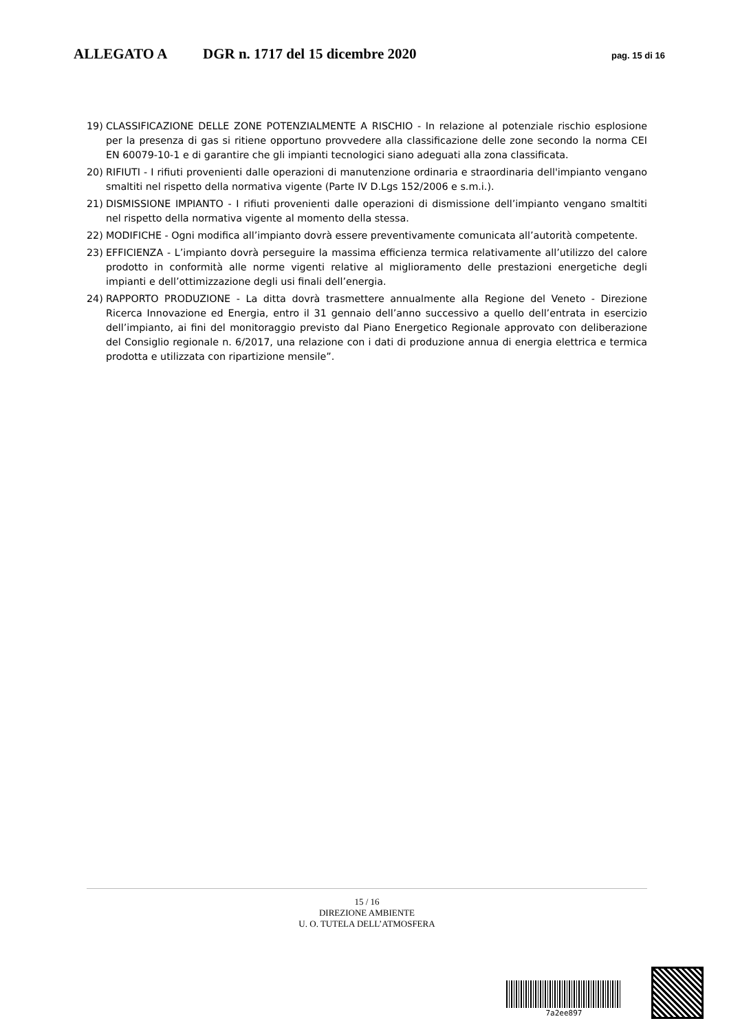ALLEGATO A DGR n. 1717 del 15 dicembre 2020 pag. 15 di 16
19) CLASSIFICAZIONE DELLE ZONE POTENZIALMENTE A RISCHIO - In relazione al potenziale rischio esplosione per la presenza di gas si ritiene opportuno provvedere alla classificazione delle zone secondo la norma CEI EN 60079-10-1 e di garantire che gli impianti tecnologici siano adeguati alla zona classificata.
20) RIFIUTI - I rifiuti provenienti dalle operazioni di manutenzione ordinaria e straordinaria dell'impianto vengano smaltiti nel rispetto della normativa vigente (Parte IV D.Lgs 152/2006 e s.m.i.).
21) DISMISSIONE IMPIANTO - I rifiuti provenienti dalle operazioni di dismissione dell’impianto vengano smaltiti nel rispetto della normativa vigente al momento della stessa.
22) MODIFICHE - Ogni modifica all’impianto dovrà essere preventivamente comunicata all’autorità competente.
23) EFFICIENZA - L’impianto dovrà perseguire la massima efficienza termica relativamente all’utilizzo del calore prodotto in conformità alle norme vigenti relative al miglioramento delle prestazioni energetiche degli impianti e dell’ottimizzazione degli usi finali dell’energia.
24) RAPPORTO PRODUZIONE - La ditta dovrà trasmettere annualmente alla Regione del Veneto - Direzione Ricerca Innovazione ed Energia, entro il 31 gennaio dell’anno successivo a quello dell’entrata in esercizio dell’impianto, ai fini del monitoraggio previsto dal Piano Energetico Regionale approvato con deliberazione del Consiglio regionale n. 6/2017, una relazione con i dati di produzione annua di energia elettrica e termica prodotta e utilizzata con ripartizione mensile”.
15 / 16
DIREZIONE AMBIENTE
U. O. TUTELA DELL’ATMOSFERA
7a2ee897